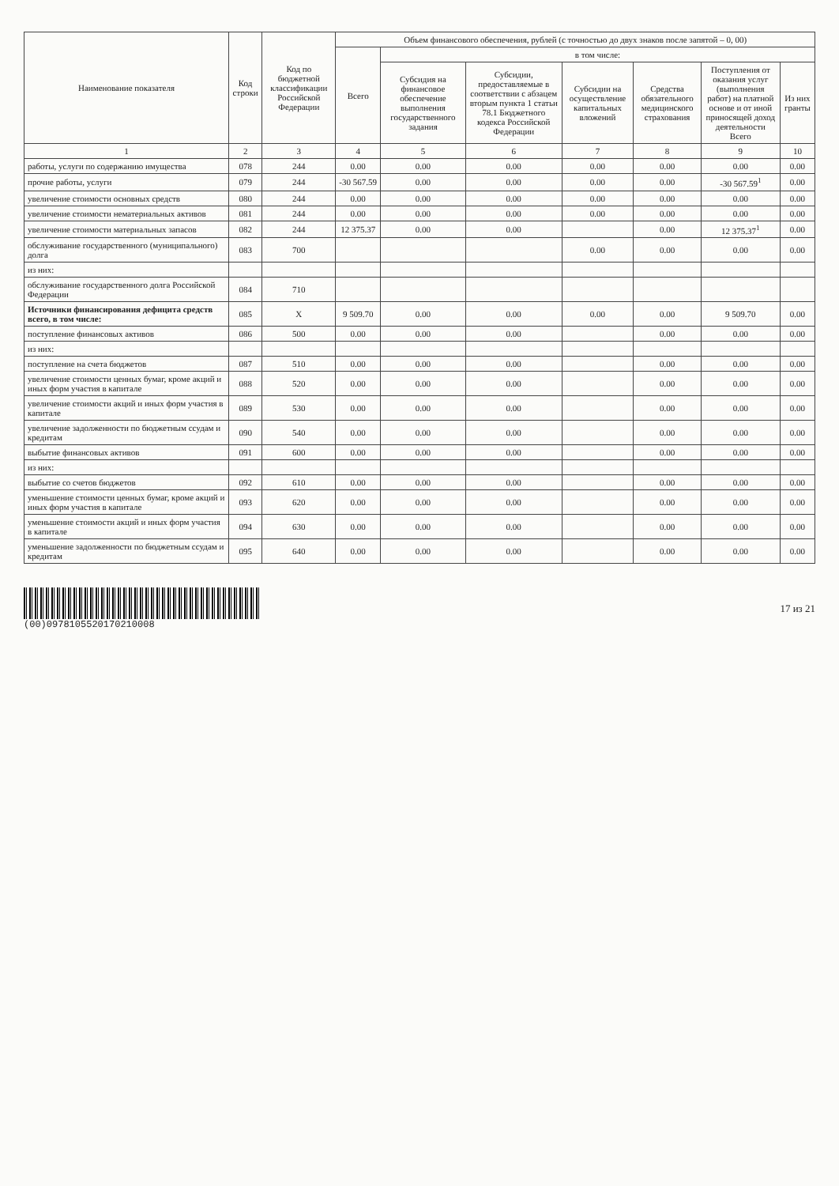| Наименование показателя | Код строки | Код по бюджетной классификации Российской Федерации | Объем финансового обеспечения, рублей (с точностью до двух знаков после запятой – 0, 00) | | | | | | |
| --- | --- | --- | --- | --- | --- | --- | --- | --- | --- |
| | | | Всего | в том числе: | | | | | |
| | | | | Субсидия на финансовое обеспечение выполнения государственного задания | Субсидии, предоставляемые в соответствии с абзацем вторым пункта 1 статьи 78.1 Бюджетного кодекса Российской Федерации | Субсидии на осуществление капитальных вложений | Средства обязательного медицинского страхования | Поступления от оказания услуг (выполнения работ) на платной основе и от иной приносящей доход деятельности Всего | Из них гранты |
| 1 | 2 | 3 | 4 | 5 | 6 | 7 | 8 | 9 | 10 |
| работы, услуги по содержанию имущества | 078 | 244 | 0.00 | 0.00 | 0.00 | 0.00 | 0.00 | 0.00 | 0.00 |
| прочие работы, услуги | 079 | 244 | -30 567.59 | 0.00 | 0.00 | 0.00 | 0.00 | -30 567.59<sup>1</sup> | 0.00 |
| увеличение стоимости основных средств | 080 | 244 | 0.00 | 0.00 | 0.00 | 0.00 | 0.00 | 0.00 | 0.00 |
| увеличение стоимости нематериальных активов | 081 | 244 | 0.00 | 0.00 | 0.00 | 0.00 | 0.00 | 0.00 | 0.00 |
| увеличение стоимости материальных запасов | 082 | 244 | 12 375.37 | 0.00 | 0.00 | | 0.00 | 12 375.37<sup>1</sup> | 0.00 |
| обслуживание государственного (муниципального) долга | 083 | 700 | | | | 0.00 | 0.00 | 0.00 | 0.00 |
| из них: | | | | | | | | | |
| обслуживание государственного долга Российской Федерации | 084 | 710 | | | | | | | |
| Источники финансирования дефицита средств всего, в том числе: | 085 | X | 9 509.70 | 0.00 | 0.00 | 0.00 | 0.00 | 9 509.70 | 0.00 |
| поступление финансовых активов | 086 | 500 | 0.00 | 0.00 | 0.00 | | 0.00 | 0.00 | 0.00 |
| из них: | | | | | | | | | |
| поступление на счета бюджетов | 087 | 510 | 0.00 | 0.00 | 0.00 | | 0.00 | 0.00 | 0.00 |
| увеличение стоимости ценных бумаг, кроме акций и иных форм участия в капитале | 088 | 520 | 0.00 | 0.00 | 0.00 | | 0.00 | 0.00 | 0.00 |
| увеличение стоимости акций и иных форм участия в капитале | 089 | 530 | 0.00 | 0.00 | 0.00 | | 0.00 | 0.00 | 0.00 |
| увеличение задолженности по бюджетным ссудам и кредитам | 090 | 540 | 0.00 | 0.00 | 0.00 | | 0.00 | 0.00 | 0.00 |
| выбытие финансовых активов | 091 | 600 | 0.00 | 0.00 | 0.00 | | 0.00 | 0.00 | 0.00 |
| из них: | | | | | | | | | |
| выбытие со счетов бюджетов | 092 | 610 | 0.00 | 0.00 | 0.00 | | 0.00 | 0.00 | 0.00 |
| уменьшение стоимости ценных бумаг, кроме акций и иных форм участия в капитале | 093 | 620 | 0.00 | 0.00 | 0.00 | | 0.00 | 0.00 | 0.00 |
| уменьшение стоимости акций и иных форм участия в капитале | 094 | 630 | 0.00 | 0.00 | 0.00 | | 0.00 | 0.00 | 0.00 |
| уменьшение задолженности по бюджетным ссудам и кредитам | 095 | 640 | 0.00 | 0.00 | 0.00 | | 0.00 | 0.00 | 0.00 |
(00)0978105520170210008 17 из 21